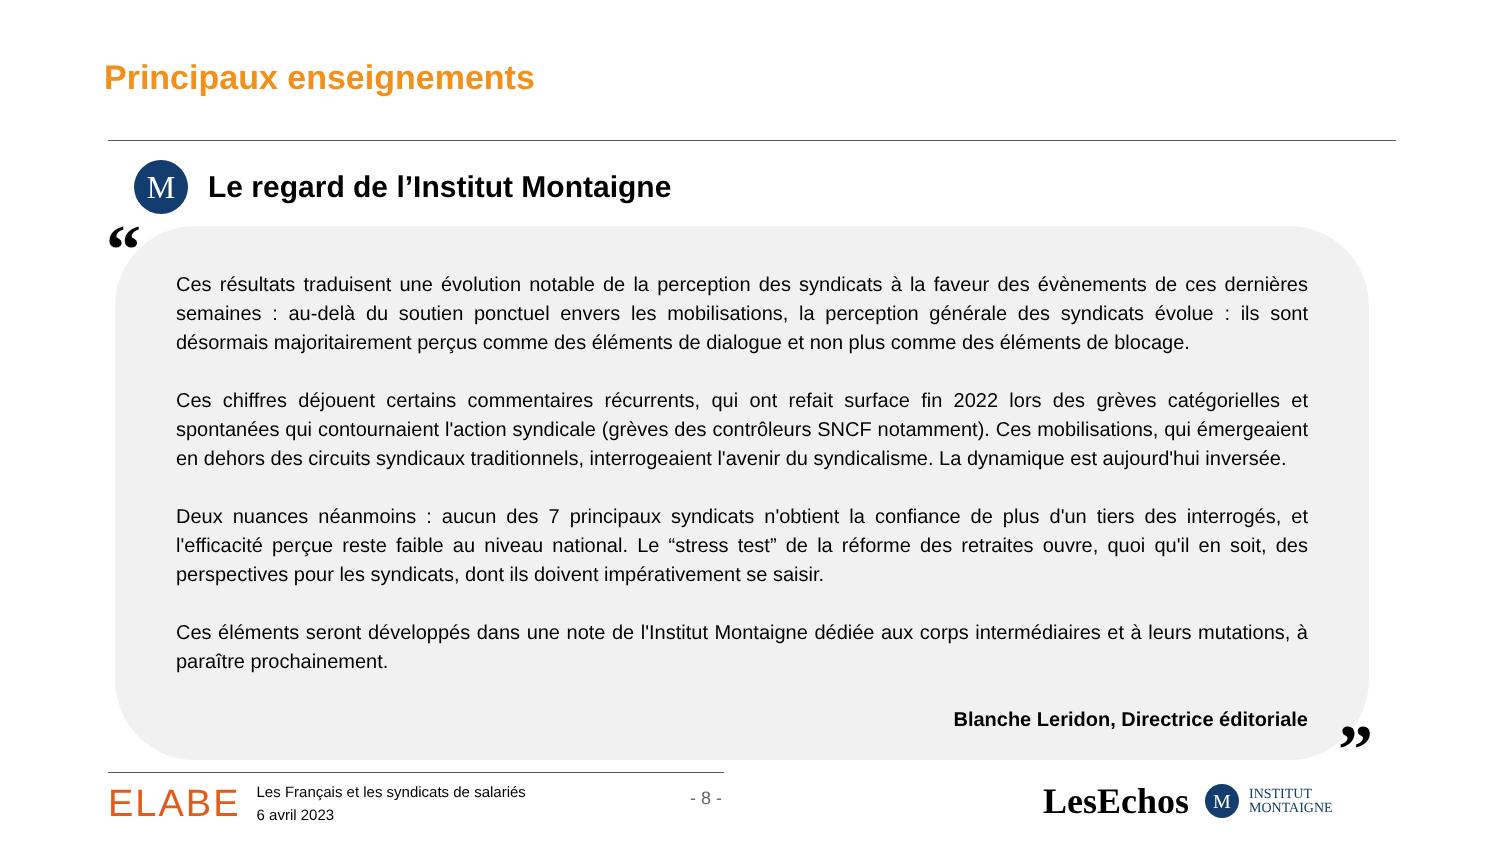Principaux enseignements
M
Le regard de l’Institut Montaigne
“
Ces résultats traduisent une évolution notable de la perception des syndicats à la faveur des évènements de ces dernières semaines : au-delà du soutien ponctuel envers les mobilisations, la perception générale des syndicats évolue : ils sont désormais majoritairement perçus comme des éléments de dialogue et non plus comme des éléments de blocage.
Ces chiffres déjouent certains commentaires récurrents, qui ont refait surface fin 2022 lors des grèves catégorielles et spontanées qui contournaient l'action syndicale (grèves des contrôleurs SNCF notamment). Ces mobilisations, qui émergeaient en dehors des circuits syndicaux traditionnels, interrogeaient l'avenir du syndicalisme. La dynamique est aujourd'hui inversée.
Deux nuances néanmoins : aucun des 7 principaux syndicats n'obtient la confiance de plus d'un tiers des interrogés, et l'efficacité perçue reste faible au niveau national. Le “stress test” de la réforme des retraites ouvre, quoi qu'il en soit, des perspectives pour les syndicats, dont ils doivent impérativement se saisir.
Ces éléments seront développés dans une note de l'Institut Montaigne dédiée aux corps intermédiaires et à leurs mutations, à paraître prochainement.
Blanche Leridon, Directrice éditoriale
”
ELABE Les Français et les syndicats de salariés
6 avril 2023
- 8 - LesEchos
M
INSTITUT
MONTAIGNE